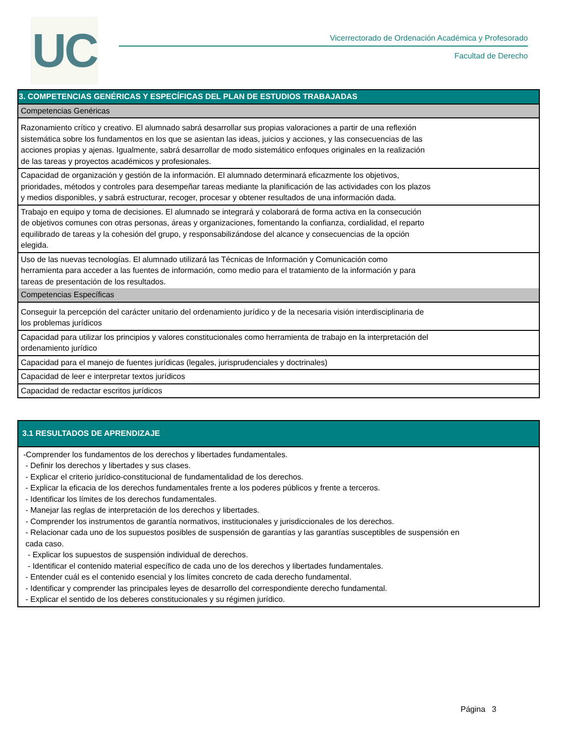UC
Vicerrectorado de Ordenación Académica y Profesorado
Facultad de Derecho
| 3. COMPETENCIAS GENÉRICAS Y ESPECÍFICAS DEL PLAN DE ESTUDIOS TRABAJADAS |
| --- |
| Competencias Genéricas |
| Razonamiento crítico y creativo. El alumnado sabrá desarrollar sus propias valoraciones a partir de una reflexión sistemática sobre los fundamentos en los que se asientan las ideas, juicios y acciones, y las consecuencias de las acciones propias y ajenas. Igualmente, sabrá desarrollar de modo sistemático enfoques originales en la realización de las tareas y proyectos académicos y profesionales. |
| Capacidad de organización y gestión de la información. El alumnado determinará eficazmente los objetivos, prioridades, métodos y controles para desempeñar tareas mediante la planificación de las actividades con los plazos y medios disponibles, y sabrá estructurar, recoger, procesar y obtener resultados de una información dada. |
| Trabajo en equipo y toma de decisiones. El alumnado se integrará y colaborará de forma activa en la consecución de objetivos comunes con otras personas, áreas y organizaciones, fomentando la confianza, cordialidad, el reparto equilibrado de tareas y la cohesión del grupo, y responsabilizándose del alcance y consecuencias de la opción elegida. |
| Uso de las nuevas tecnologías. El alumnado utilizará las Técnicas de Información y Comunicación como herramienta para acceder a las fuentes de información, como medio para el tratamiento de la información y para tareas de presentación de los resultados. |
| Competencias Específicas |
| Conseguir la percepción del carácter unitario del ordenamiento jurídico y de la necesaria visión interdisciplinaria de los problemas jurídicos |
| Capacidad para utilizar los principios y valores constitucionales como herramienta de trabajo en la interpretación del ordenamiento jurídico |
| Capacidad para el manejo de fuentes jurídicas (legales, jurisprudenciales y doctrinales) |
| Capacidad de leer e interpretar textos jurídicos |
| Capacidad de redactar escritos jurídicos |
| 3.1 RESULTADOS DE APRENDIZAJE |
| --- |
| -Comprender los fundamentos de los derechos y libertades fundamentales. - Definir los derechos y libertades y sus clases. - Explicar el criterio jurídico-constitucional de fundamentalidad de los derechos. - Explicar la eficacia de los derechos fundamentales frente a los poderes públicos y frente a terceros. - Identificar los límites de los derechos fundamentales. - Manejar las reglas de interpretación de los derechos y libertades. - Comprender los instrumentos de garantía normativos, institucionales y jurisdiccionales de los derechos. - Relacionar cada uno de los supuestos posibles de suspensión de garantías y las garantías susceptibles de suspensión en cada caso. - Explicar los supuestos de suspensión individual de derechos. - Identificar el contenido material específico de cada uno de los derechos y libertades fundamentales. - Entender cuál es el contenido esencial y los límites concreto de cada derecho fundamental. - Identificar y comprender las principales leyes de desarrollo del correspondiente derecho fundamental. - Explicar el sentido de los deberes constitucionales y su régimen jurídico. |
Página 3